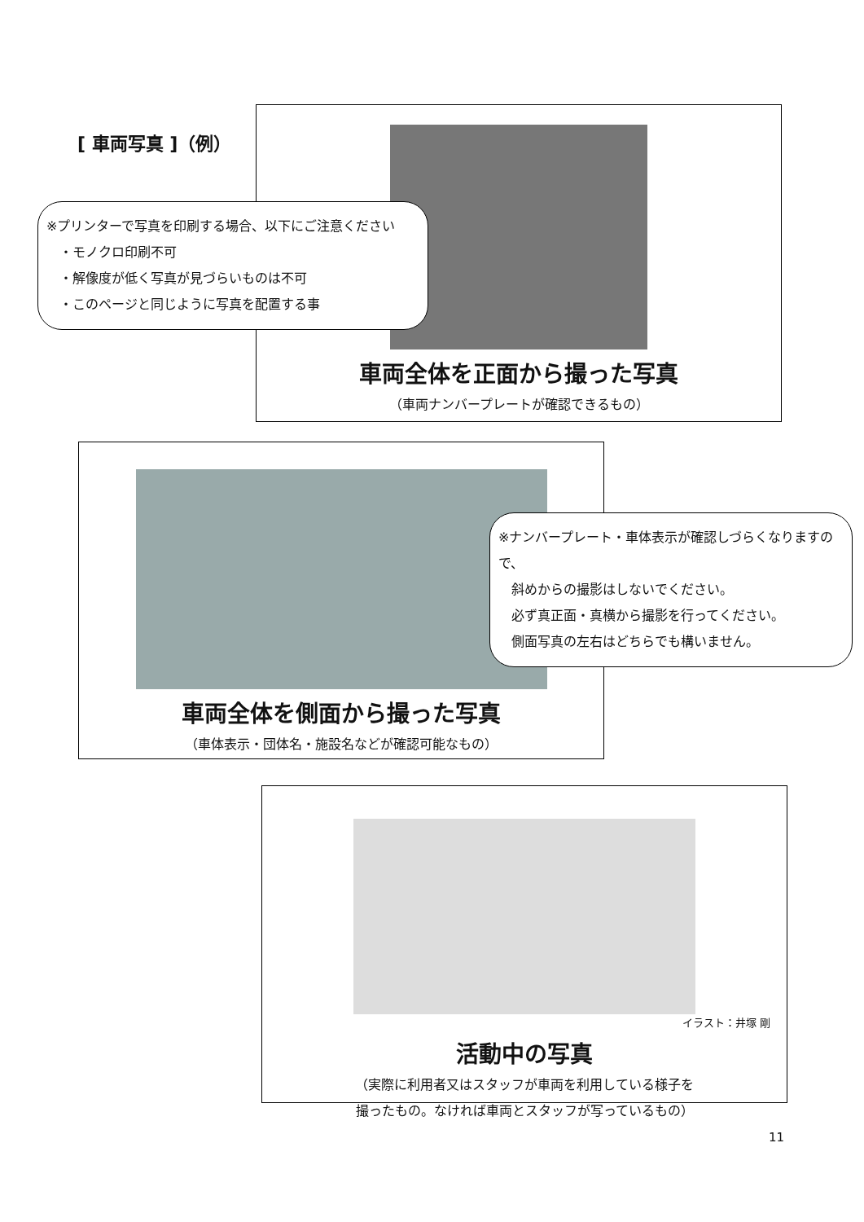[ 車両写真 ]（例）
車両全体を正面から撮った写真
（車両ナンバープレートが確認できるもの）
※プリンターで写真を印刷する場合、以下にご注意ください
　・モノクロ印刷不可
　・解像度が低く写真が見づらいものは不可
　・このページと同じように写真を配置する事
車両全体を側面から撮った写真
（車体表示・団体名・施設名などが確認可能なもの）
※ナンバープレート・車体表示が確認しづらくなりますので、
　斜めからの撮影はしないでください。
　必ず真正面・真横から撮影を行ってください。
　側面写真の左右はどちらでも構いません。
イラスト：井塚 剛
活動中の写真
（実際に利用者又はスタッフが車両を利用している様子を
撮ったもの。なければ車両とスタッフが写っているもの）
11